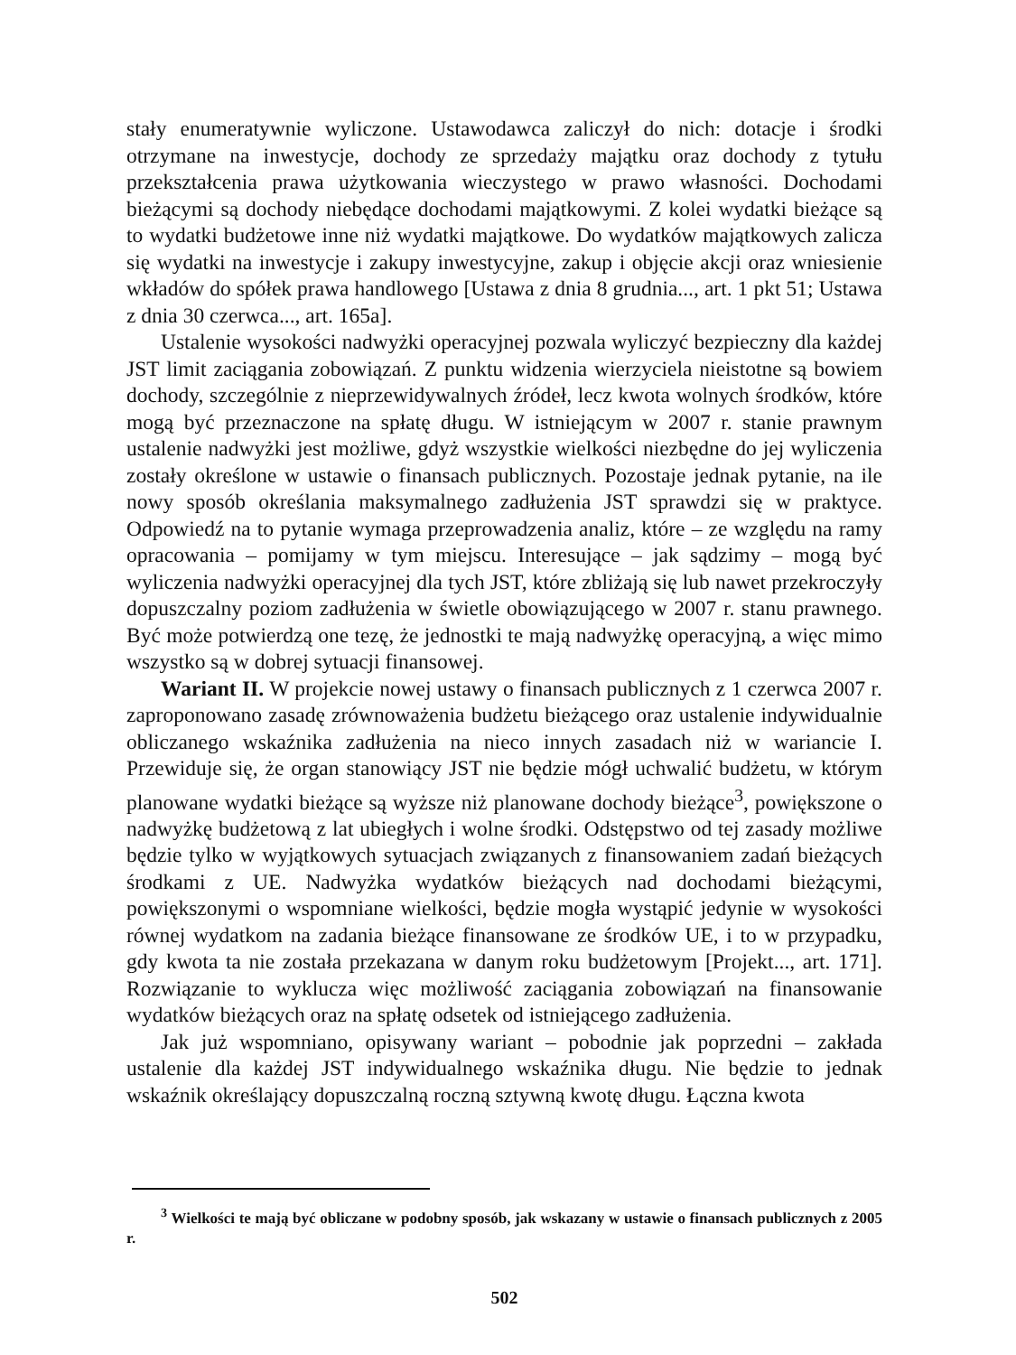stały enumeratywnie wyliczone. Ustawodawca zaliczył do nich: dotacje i środki otrzymane na inwestycje, dochody ze sprzedaży majątku oraz dochody z tytułu przekształcenia prawa użytkowania wieczystego w prawo własności. Dochodami bieżącymi są dochody niebędące dochodami majątkowymi. Z kolei wydatki bieżące są to wydatki budżetowe inne niż wydatki majątkowe. Do wydatków majątkowych zalicza się wydatki na inwestycje i zakupy inwestycyjne, zakup i objęcie akcji oraz wniesienie wkładów do spółek prawa handlowego [Ustawa z dnia 8 grudnia..., art. 1 pkt 51; Ustawa z dnia 30 czerwca..., art. 165a].
Ustalenie wysokości nadwyżki operacyjnej pozwala wyliczyć bezpieczny dla każdej JST limit zaciągania zobowiązań. Z punktu widzenia wierzyciela nieistotne są bowiem dochody, szczególnie z nieprzewidywalnych źródeł, lecz kwota wolnych środków, które mogą być przeznaczone na spłatę długu. W istniejącym w 2007 r. stanie prawnym ustalenie nadwyżki jest możliwe, gdyż wszystkie wielkości niezbędne do jej wyliczenia zostały określone w ustawie o finansach publicznych. Pozostaje jednak pytanie, na ile nowy sposób określania maksymalnego zadłużenia JST sprawdzi się w praktyce. Odpowiedź na to pytanie wymaga przeprowadzenia analiz, które – ze względu na ramy opracowania – pomijamy w tym miejscu. Interesujące – jak sądzimy – mogą być wyliczenia nadwyżki operacyjnej dla tych JST, które zbliżają się lub nawet przekroczyły dopuszczalny poziom zadłużenia w świetle obowiązującego w 2007 r. stanu prawnego. Być może potwierdzą one tezę, że jednostki te mają nadwyżkę operacyjną, a więc mimo wszystko są w dobrej sytuacji finansowej.
Wariant II. W projekcie nowej ustawy o finansach publicznych z 1 czerwca 2007 r. zaproponowano zasadę zrównoważenia budżetu bieżącego oraz ustalenie indywidualnie obliczanego wskaźnika zadłużenia na nieco innych zasadach niż w wariancie I. Przewiduje się, że organ stanowiący JST nie będzie mógł uchwalić budżetu, w którym planowane wydatki bieżące są wyższe niż planowane dochody bieżące<sup>3</sup>, powiększone o nadwyżkę budżetową z lat ubiegłych i wolne środki. Odstępstwo od tej zasady możliwe będzie tylko w wyjątkowych sytuacjach związanych z finansowaniem zadań bieżących środkami z UE. Nadwyżka wydatków bieżących nad dochodami bieżącymi, powiększonymi o wspomniane wielkości, będzie mogła wystąpić jedynie w wysokości równej wydatkom na zadania bieżące finansowane ze środków UE, i to w przypadku, gdy kwota ta nie została przekazana w danym roku budżetowym [Projekt..., art. 171]. Rozwiązanie to wyklucza więc możliwość zaciągania zobowiązań na finansowanie wydatków bieżących oraz na spłatę odsetek od istniejącego zadłużenia.
Jak już wspomniano, opisywany wariant – pobodnie jak poprzedni – zakłada ustalenie dla każdej JST indywidualnego wskaźnika długu. Nie będzie to jednak wskaźnik określający dopuszczalną roczną sztywną kwotę długu. Łączna kwota
<sup>3</sup> Wielkości te mają być obliczane w podobny sposób, jak wskazany w ustawie o finansach publicznych z 2005 r.
502